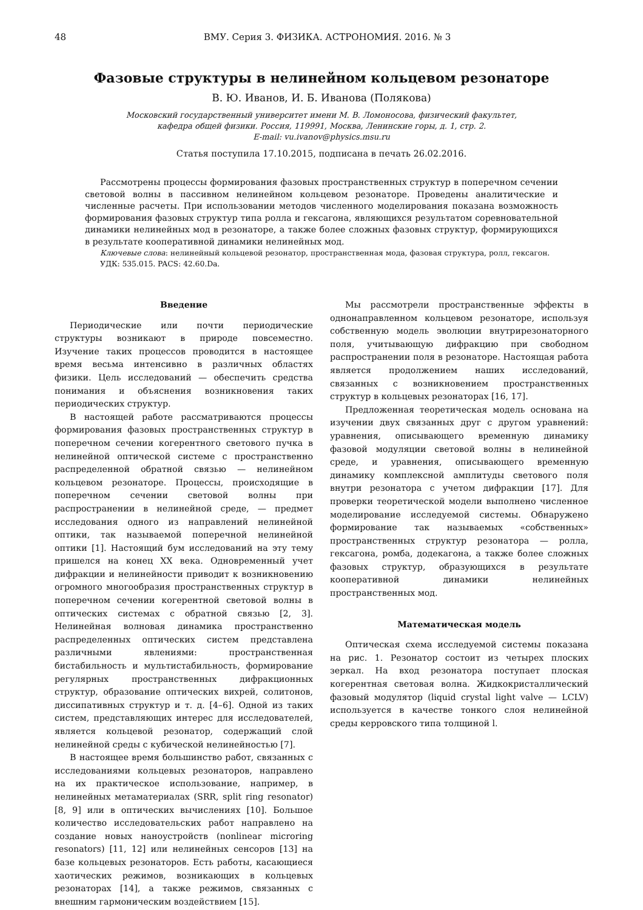48 ВМУ. Серия 3. ФИЗИКА. АСТРОНОМИЯ. 2016. № 3
Фазовые структуры в нелинейном кольцевом резонаторе
В. Ю. Иванов, И. Б. Иванова (Полякова)
Московский государственный университет имени М. В. Ломоносова, физический факультет,
кафедра общей физики. Россия, 119991, Москва, Ленинские горы, д. 1, стр. 2.
E-mail: vu.ivanov@physics.msu.ru
Статья поступила 17.10.2015, подписана в печать 26.02.2016.
Рассмотрены процессы формирования фазовых пространственных структур в поперечном сечении световой волны в пассивном нелинейном кольцевом резонаторе. Проведены аналитические и численные расчеты. При использовании методов численного моделирования показана возможность формирования фазовых структур типа ролла и гексагона, являющихся результатом соревновательной динамики нелинейных мод в резонаторе, а также более сложных фазовых структур, формирующихся в результате кооперативной динамики нелинейных мод.
Ключевые слова: нелинейный кольцевой резонатор, пространственная мода, фазовая структура, ролл, гексагон.
УДК: 535.015. PACS: 42.60.Da.
Введение
Периодические или почти периодические структуры возникают в природе повсеместно. Изучение таких процессов проводится в настоящее время весьма интенсивно в различных областях физики. Цель исследований — обеспечить средства понимания и объяснения возникновения таких периодических структур.
В настоящей работе рассматриваются процессы формирования фазовых пространственных структур в поперечном сечении когерентного светового пучка в нелинейной оптической системе с пространственно распределенной обратной связью — нелинейном кольцевом резонаторе. Процессы, происходящие в поперечном сечении световой волны при распространении в нелинейной среде, — предмет исследования одного из направлений нелинейной оптики, так называемой поперечной нелинейной оптики [1]. Настоящий бум исследований на эту тему пришелся на конец XX века. Одновременный учет дифракции и нелинейности приводит к возникновению огромного многообразия пространственных структур в поперечном сечении когерентной световой волны в оптических системах с обратной связью [2, 3]. Нелинейная волновая динамика пространственно распределенных оптических систем представлена различными явлениями: пространственная бистабильность и мультистабильность, формирование регулярных пространственных дифракционных структур, образование оптических вихрей, солитонов, диссипативных структур и т. д. [4–6]. Одной из таких систем, представляющих интерес для исследователей, является кольцевой резонатор, содержащий слой нелинейной среды с кубической нелинейностью [7].
В настоящее время большинство работ, связанных с исследованиями кольцевых резонаторов, направлено на их практическое использование, например, в нелинейных метаматериалах (SRR, split ring resonator) [8, 9] или в оптических вычислениях [10]. Большое количество исследовательских работ направлено на создание новых наноустройств (nonlinear microring resonators) [11, 12] или нелинейных сенсоров [13] на базе кольцевых резонаторов. Есть работы, касающиеся хаотических режимов, возникающих в кольцевых резонаторах [14], а также режимов, связанных с внешним гармоническим воздействием [15].
Мы рассмотрели пространственные эффекты в однонаправленном кольцевом резонаторе, используя собственную модель эволюции внутрирезонаторного поля, учитывающую дифракцию при свободном распространении поля в резонаторе. Настоящая работа является продолжением наших исследований, связанных с возникновением пространственных структур в кольцевых резонаторах [16, 17].
Предложенная теоретическая модель основана на изучении двух связанных друг с другом уравнений: уравнения, описывающего временную динамику фазовой модуляции световой волны в нелинейной среде, и уравнения, описывающего временную динамику комплексной амплитуды светового поля внутри резонатора с учетом дифракции [17]. Для проверки теоретической модели выполнено численное моделирование исследуемой системы. Обнаружено формирование так называемых «собственных» пространственных структур резонатора — ролла, гексагона, ромба, додекагона, а также более сложных фазовых структур, образующихся в результате кооперативной динамики нелинейных пространственных мод.
Математическая модель
Оптическая схема исследуемой системы показана на рис. 1. Резонатор состоит из четырех плоских зеркал. На вход резонатора поступает плоская когерентная световая волна. Жидкокристаллический фазовый модулятор (liquid crystal light valve — LCLV) используется в качестве тонкого слоя нелинейной среды керровского типа толщиной l.